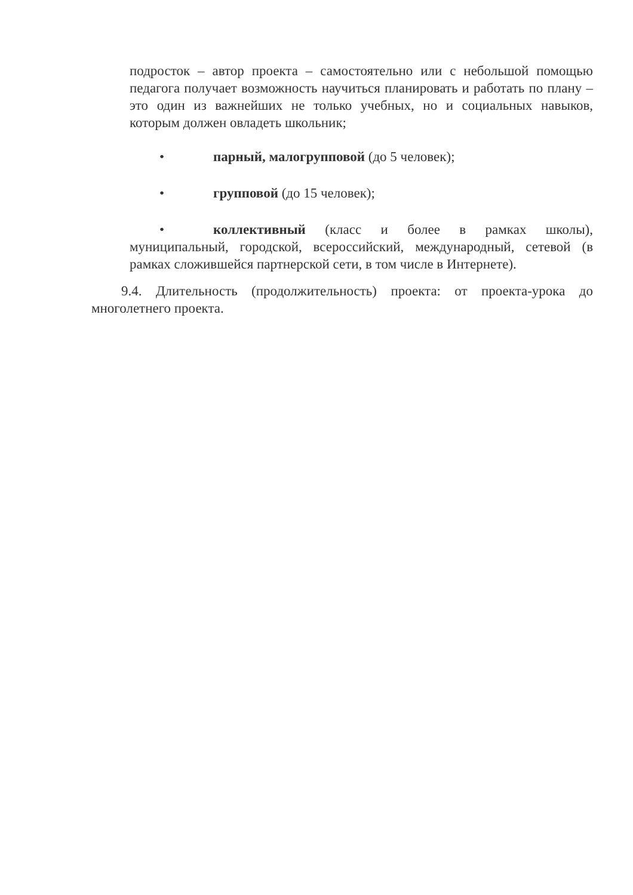подросток – автор проекта – самостоятельно или с небольшой помощью педагога получает возможность научиться планировать и работать по плану – это один из важнейших не только учебных, но и социальных навыков, которым должен овладеть школьник;
• парный, малогрупповой (до 5 человек);
• групповой (до 15 человек);
• коллективный (класс и более в рамках школы), муниципальный, городской, всероссийский, международный, сетевой (в рамках сложившейся партнерской сети, в том числе в Интернете).
9.4. Длительность (продолжительность) проекта: от проекта-урока до многолетнего проекта.